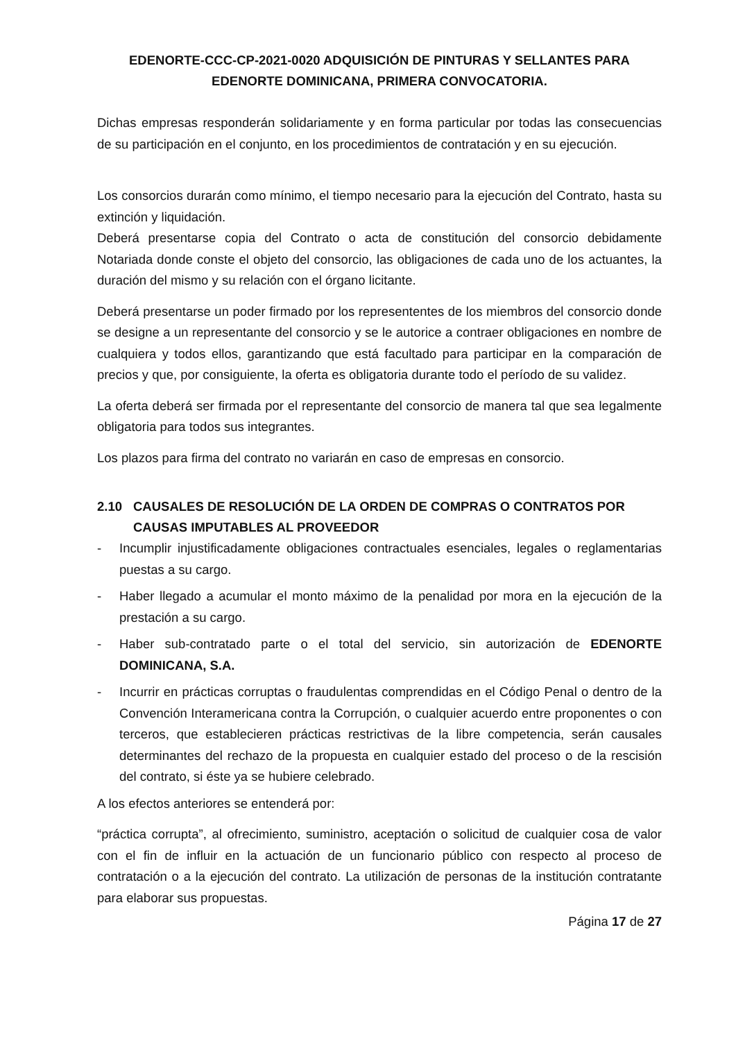EDENORTE-CCC-CP-2021-0020 ADQUISICIÓN DE PINTURAS Y SELLANTES PARA EDENORTE DOMINICANA, PRIMERA CONVOCATORIA.
Dichas empresas responderán solidariamente y en forma particular por todas las consecuencias de su participación en el conjunto, en los procedimientos de contratación y en su ejecución.
Los consorcios durarán como mínimo, el tiempo necesario para la ejecución del Contrato, hasta su extinción y liquidación.
Deberá presentarse copia del Contrato o acta de constitución del consorcio debidamente Notariada donde conste el objeto del consorcio, las obligaciones de cada uno de los actuantes, la duración del mismo y su relación con el órgano licitante.
Deberá presentarse un poder firmado por los represententes de los miembros del consorcio donde se designe a un representante del consorcio y se le autorice a contraer obligaciones en nombre de cualquiera y todos ellos, garantizando que está facultado para participar en la comparación de precios y que, por consiguiente, la oferta es obligatoria durante todo el período de su validez.
La oferta deberá ser firmada por el representante del consorcio de manera tal que sea legalmente obligatoria para todos sus integrantes.
Los plazos para firma del contrato no variarán en caso de empresas en consorcio.
2.10 CAUSALES DE RESOLUCIÓN DE LA ORDEN DE COMPRAS O CONTRATOS POR CAUSAS IMPUTABLES AL PROVEEDOR
- Incumplir injustificadamente obligaciones contractuales esenciales, legales o reglamentarias puestas a su cargo.
- Haber llegado a acumular el monto máximo de la penalidad por mora en la ejecución de la prestación a su cargo.
- Haber sub-contratado parte o el total del servicio, sin autorización de EDENORTE DOMINICANA, S.A.
- Incurrir en prácticas corruptas o fraudulentas comprendidas en el Código Penal o dentro de la Convención Interamericana contra la Corrupción, o cualquier acuerdo entre proponentes o con terceros, que establecieren prácticas restrictivas de la libre competencia, serán causales determinantes del rechazo de la propuesta en cualquier estado del proceso o de la rescisión del contrato, si éste ya se hubiere celebrado.
A los efectos anteriores se entenderá por:
“práctica corrupta”, al ofrecimiento, suministro, aceptación o solicitud de cualquier cosa de valor con el fin de influir en la actuación de un funcionario público con respecto al proceso de contratación o a la ejecución del contrato. La utilización de personas de la institución contratante para elaborar sus propuestas.
Página 17 de 27